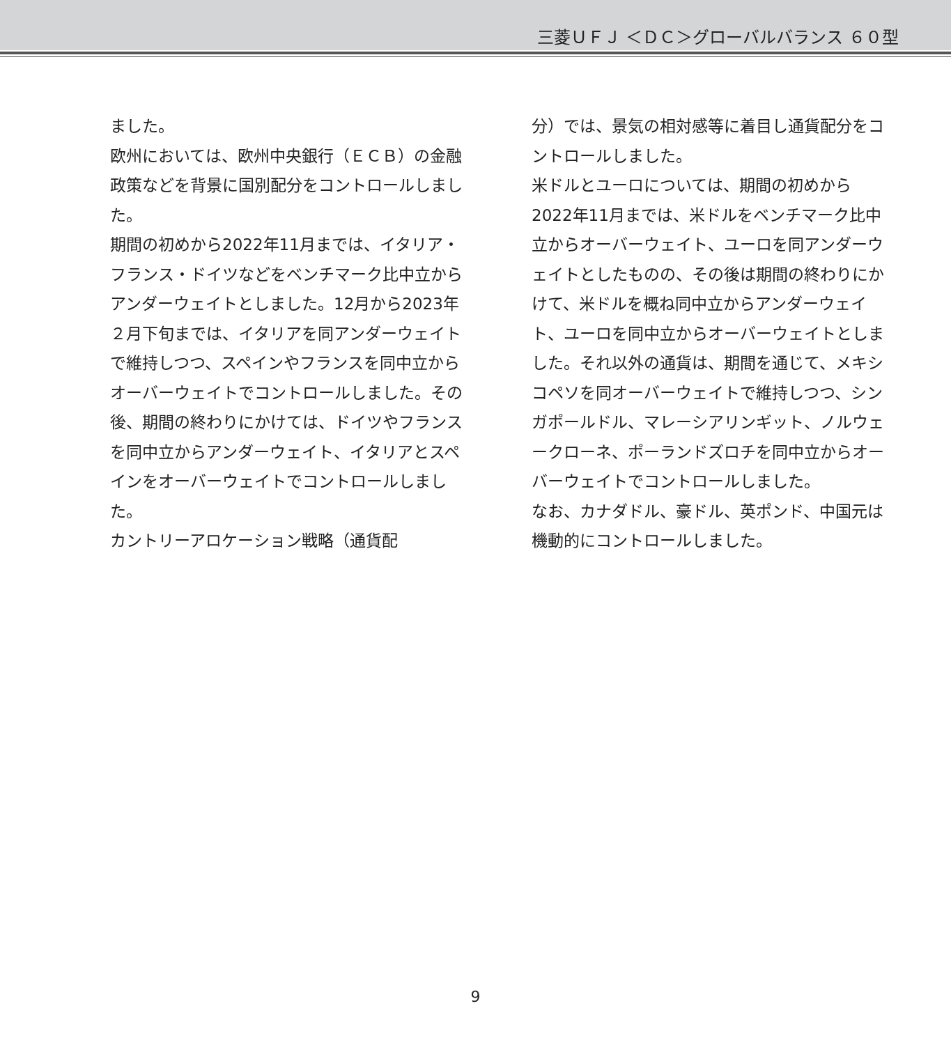三菱ＵＦＪ ＜ＤＣ＞グローバルバランス ６０型
ました。
欧州においては、欧州中央銀行（ＥＣＢ）の金融政策などを背景に国別配分をコントロールしました。
期間の初めから2022年11月までは、イタリア・フランス・ドイツなどをベンチマーク比中立からアンダーウェイトとしました。12月から2023年２月下旬までは、イタリアを同アンダーウェイトで維持しつつ、スペインやフランスを同中立からオーバーウェイトでコントロールしました。その後、期間の終わりにかけては、ドイツやフランスを同中立からアンダーウェイト、イタリアとスペインをオーバーウェイトでコントロールしました。
カントリーアロケーション戦略（通貨配
分）では、景気の相対感等に着目し通貨配分をコントロールしました。
米ドルとユーロについては、期間の初めから2022年11月までは、米ドルをベンチマーク比中立からオーバーウェイト、ユーロを同アンダーウェイトとしたものの、その後は期間の終わりにかけて、米ドルを概ね同中立からアンダーウェイト、ユーロを同中立からオーバーウェイトとしました。それ以外の通貨は、期間を通じて、メキシコペソを同オーバーウェイトで維持しつつ、シンガポールドル、マレーシアリンギット、ノルウェークローネ、ポーランドズロチを同中立からオーバーウェイトでコントロールしました。
なお、カナダドル、豪ドル、英ポンド、中国元は機動的にコントロールしました。
9